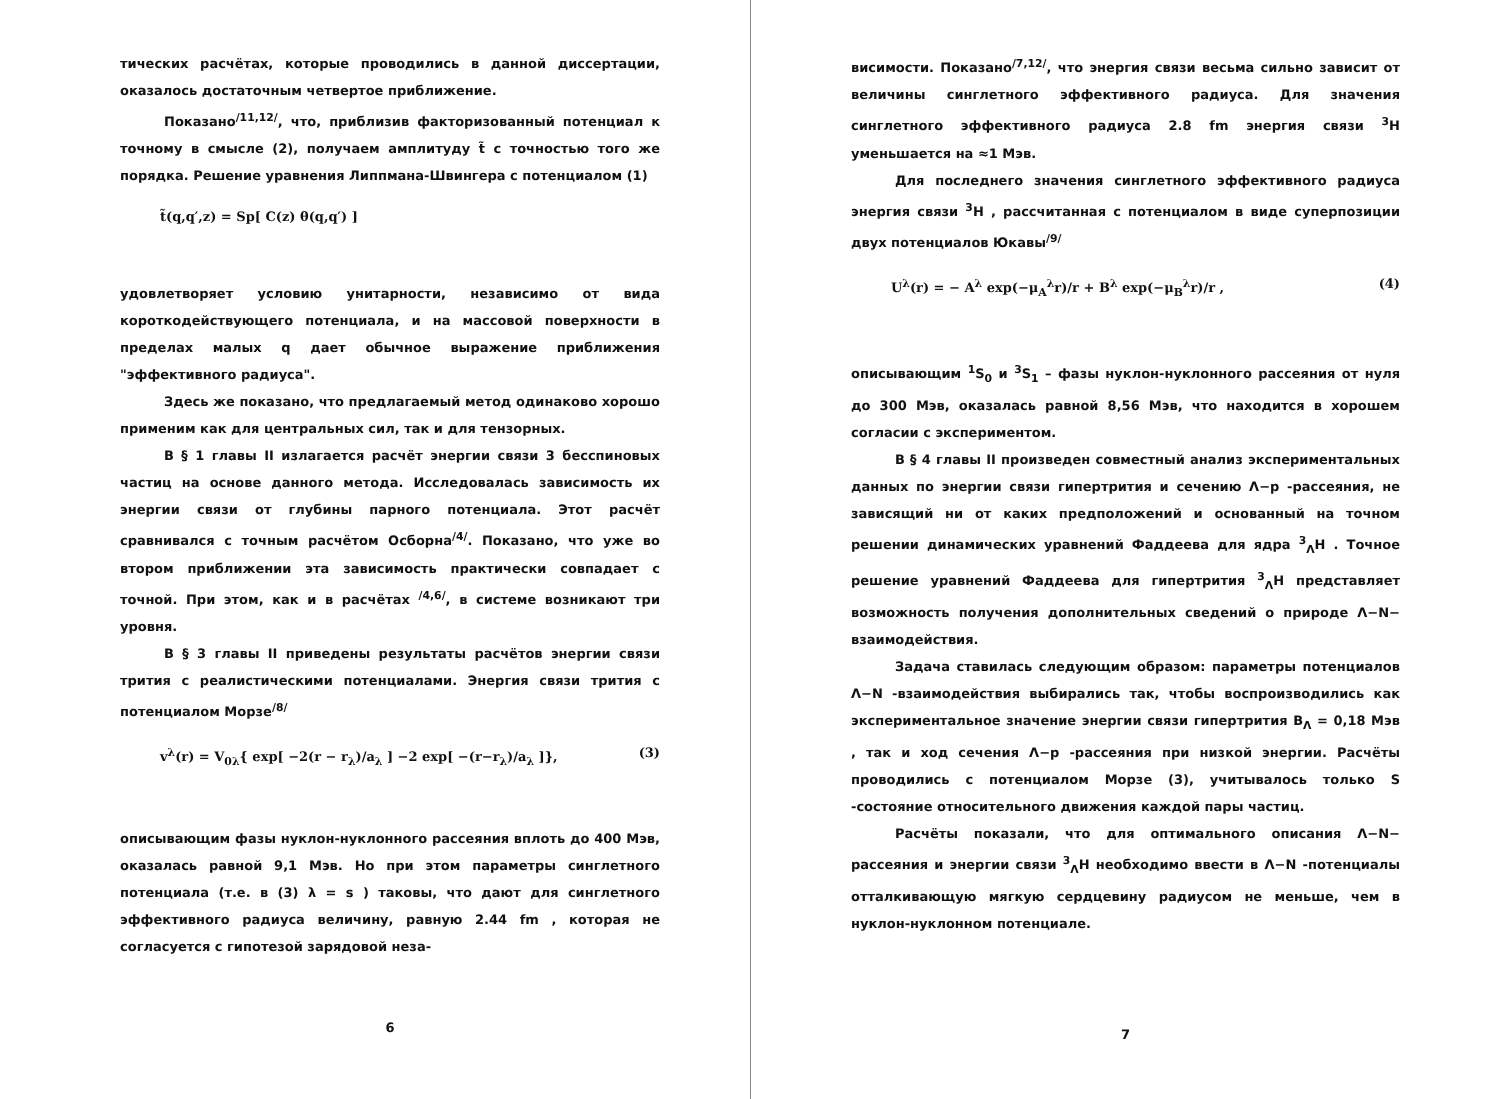тических расчётах, которые проводились в данной диссертации, оказалось достаточным четвертое приближение.
Показано<sup>/11,12/</sup>, что, приблизив факторизованный потенциал к точному в смысле (2), получаем амплитуду t̃ с точностью того же порядка. Решение уравнения Липпмана-Швингера с потенциалом (1)
t̃(q,q′,z) = Sp[ C(z) θ(q,q′) ]
удовлетворяет условию унитарности, независимо от вида короткодействующего потенциала, и на массовой поверхности в пределах малых q дает обычное выражение приближения "эффективного радиуса".
Здесь же показано, что предлагаемый метод одинаково хорошо применим как для центральных сил, так и для тензорных.
В § 1 главы II излагается расчёт энергии связи 3 бесспиновых частиц на основе данного метода. Исследовалась зависимость их энергии связи от глубины парного потенциала. Этот расчёт сравнивался с точным расчётом Осборна<sup>/4/</sup>. Показано, что уже во втором приближении эта зависимость практически совпадает с точной. При этом, как и в расчётах <sup>/4,6/</sup>, в системе возникают три уровня.
В § 3 главы II приведены результаты расчётов энергии связи трития с реалистическими потенциалами. Энергия связи трития с потенциалом Морзе<sup>/8/</sup>
v<sup>λ</sup>(r) = V<sub>0λ</sub>{ exp[ −2(r − r<sub>λ</sub>)/a<sub>λ</sub> ] −2 exp[ −(r−r<sub>λ</sub>)/a<sub>λ</sub> ]}, (3)
описывающим фазы нуклон-нуклонного рассеяния вплоть до 400 Мэв, оказалась равной 9,1 Мэв. Но при этом параметры синглетного потенциала (т.е. в (3) λ = s ) таковы, что дают для синглетного эффективного радиуса величину, равную 2.44 fm , которая не согласуется с гипотезой зарядовой неза-
6
висимости. Показано<sup>/7,12/</sup>, что энергия связи весьма сильно зависит от величины синглетного эффективного радиуса. Для значения синглетного эффективного радиуса 2.8 fm энергия связи <sup>3</sup>H уменьшается на ≈1 Мэв.
Для последнего значения синглетного эффективного радиуса энергия связи <sup>3</sup>H , рассчитанная с потенциалом в виде суперпозиции двух потенциалов Юкавы<sup>/9/</sup>
U<sup>λ</sup>(r) = − A<sup>λ</sup> exp(−μ<sub>A</sub><sup>λ</sup>r)/r + B<sup>λ</sup> exp(−μ<sub>B</sub><sup>λ</sup>r)/r , (4)
описывающим <sup>1</sup>S<sub>0</sub> и <sup>3</sup>S<sub>1</sub> – фазы нуклон-нуклонного рассеяния от нуля до 300 Мэв, оказалась равной 8,56 Мэв, что находится в хорошем согласии с экспериментом.
В § 4 главы II произведен совместный анализ экспериментальных данных по энергии связи гипертрития и сечению Λ−p -рассеяния, не зависящий ни от каких предположений и основанный на точном решении динамических уравнений Фаддеева для ядра <sup>3</sup><sub>Λ</sub>H . Точное решение уравнений Фаддеева для гипертрития <sup>3</sup><sub>Λ</sub>H представляет возможность получения дополнительных сведений о природе Λ−N− взаимодействия.
Задача ставилась следующим образом: параметры потенциалов Λ−N -взаимодействия выбирались так, чтобы воспроизводились как экспериментальное значение энергии связи гипертрития B<sub>Λ</sub> = 0,18 Мэв , так и ход сечения Λ−p -рассеяния при низкой энергии. Расчёты проводились с потенциалом Морзе (3), учитывалось только S -состояние относительного движения каждой пары частиц.
Расчёты показали, что для оптимального описания Λ−N− рассеяния и энергии связи <sup>3</sup><sub>Λ</sub>H необходимо ввести в Λ−N -потенциалы отталкивающую мягкую сердцевину радиусом не меньше, чем в нуклон-нуклонном потенциале.
7